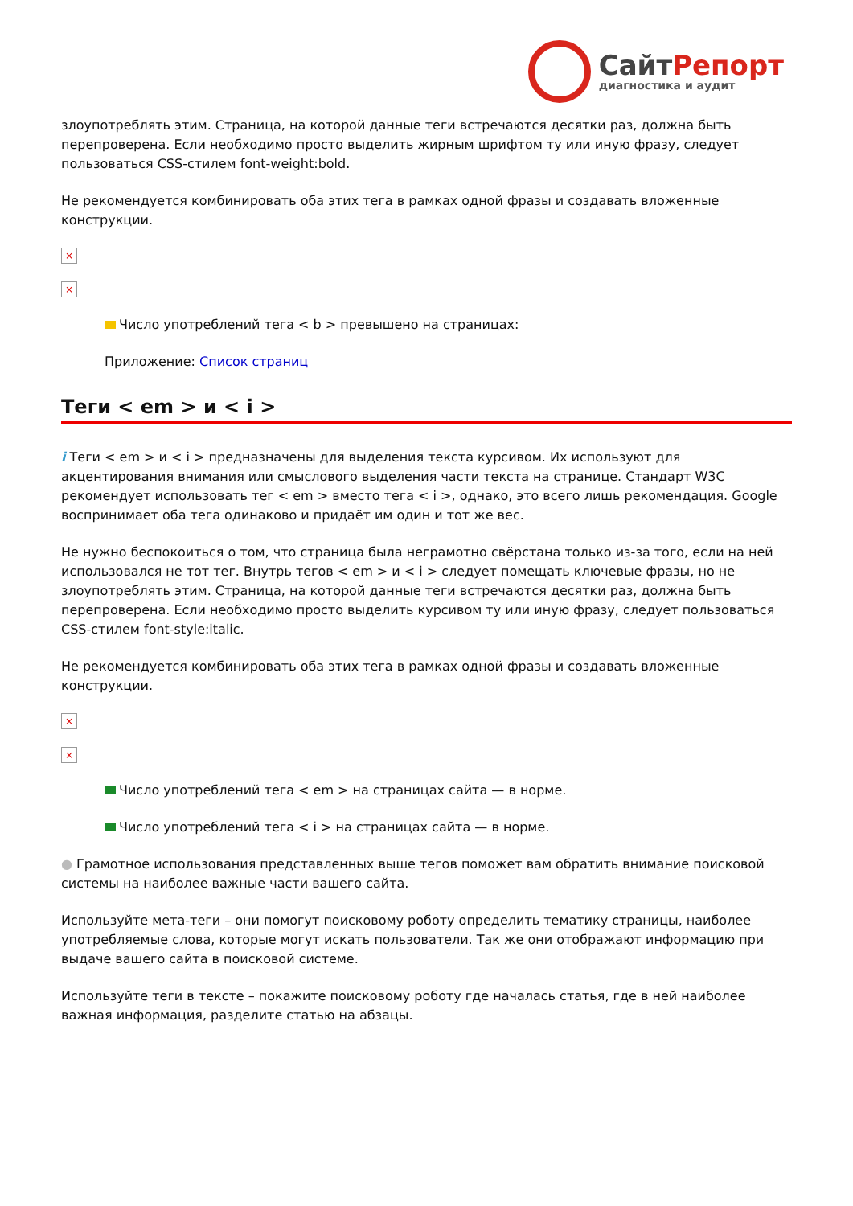СайтРепорт
диагностика и аудит
злоупотреблять этим. Страница, на которой данные теги встречаются десятки раз, должна быть перепроверена. Если необходимо просто выделить жирным шрифтом ту или иную фразу, следует пользоваться CSS-стилем font-weight:bold.
Не рекомендуется комбинировать оба этих тега в рамках одной фразы и создавать вложенные конструкции.
×
×
Число употреблений тега < b > превышено на страницах:
Приложение: Список страниц
Теги < em > и < i >
i Теги < em > и < i > предназначены для выделения текста курсивом. Их используют для акцентирования внимания или смыслового выделения части текста на странице. Стандарт W3C рекомендует использовать тег < em > вместо тега < i >, однако, это всего лишь рекомендация. Google воспринимает оба тега одинаково и придаёт им один и тот же вес.
Не нужно беспокоиться о том, что страница была неграмотно свёрстана только из-за того, если на ней использовался не тот тег. Внутрь тегов < em > и < i > следует помещать ключевые фразы, но не злоупотреблять этим. Страница, на которой данные теги встречаются десятки раз, должна быть перепроверена. Если необходимо просто выделить курсивом ту или иную фразу, следует пользоваться CSS-стилем font-style:italic.
Не рекомендуется комбинировать оба этих тега в рамках одной фразы и создавать вложенные конструкции.
×
×
Число употреблений тега < em > на страницах сайта — в норме.
Число употреблений тега < i > на страницах сайта — в норме.
● Грамотное использования представленных выше тегов поможет вам обратить внимание поисковой системы на наиболее важные части вашего сайта.
Используйте мета-теги – они помогут поисковому роботу определить тематику страницы, наиболее употребляемые слова, которые могут искать пользователи. Так же они отображают информацию при выдаче вашего сайта в поисковой системе.
Используйте теги в тексте – покажите поисковому роботу где началась статья, где в ней наиболее важная информация, разделите статью на абзацы.